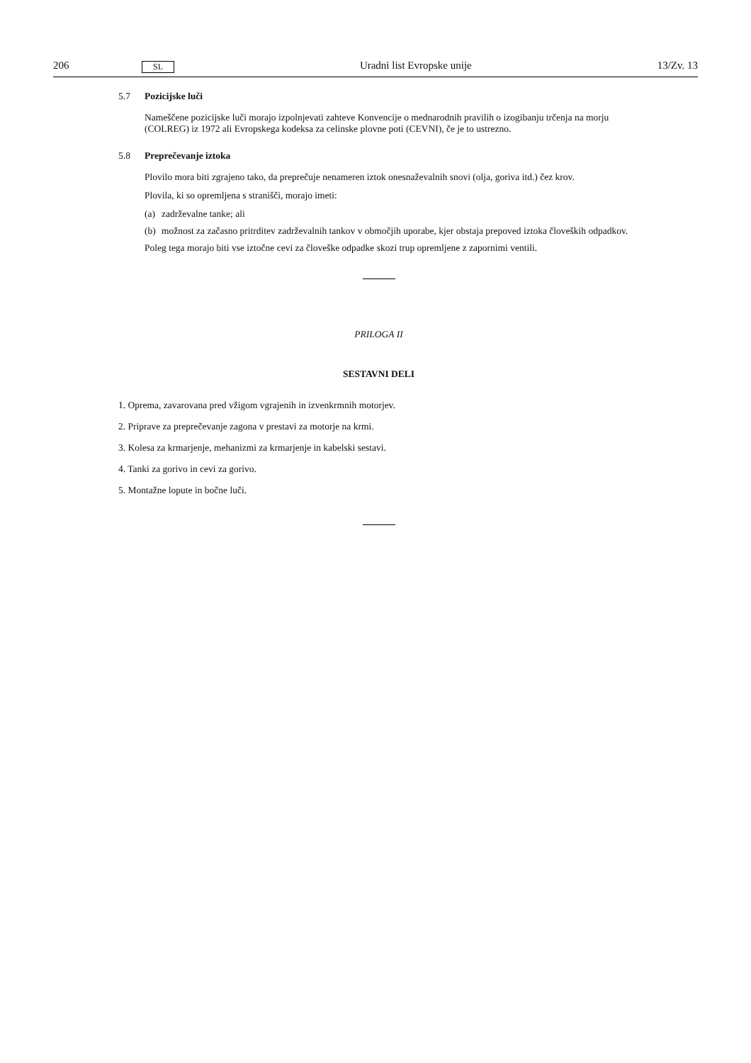206 SL Uradni list Evropske unije 13/Zv. 13
5.7 Pozicijske luči
Nameščene pozicijske luči morajo izpolnjevati zahteve Konvencije o mednarodnih pravilih o izogibanju trčenja na morju (COLREG) iz 1972 ali Evropskega kodeksa za celinske plovne poti (CEVNI), če je to ustrezno.
5.8 Preprečevanje iztoka
Plovilo mora biti zgrajeno tako, da preprečuje nenameren iztok onesnaževalnih snovi (olja, goriva itd.) čez krov.
Plovila, ki so opremljena s stranišči, morajo imeti:
(a) zadrževalne tanke; ali
(b) možnost za začasno pritrditev zadrževalnih tankov v območjih uporabe, kjer obstaja prepoved iztoka človeških odpadkov.
Poleg tega morajo biti vse iztočne cevi za človeške odpadke skozi trup opremljene z zapornimi ventili.
PRILOGA II
SESTAVNI DELI
1. Oprema, zavarovana pred vžigom vgrajenih in izvenkrmnih motorjev.
2. Priprave za preprečevanje zagona v prestavi za motorje na krmi.
3. Kolesa za krmarjenje, mehanizmi za krmarjenje in kabelski sestavi.
4. Tanki za gorivo in cevi za gorivo.
5. Montažne lopute in bočne luči.